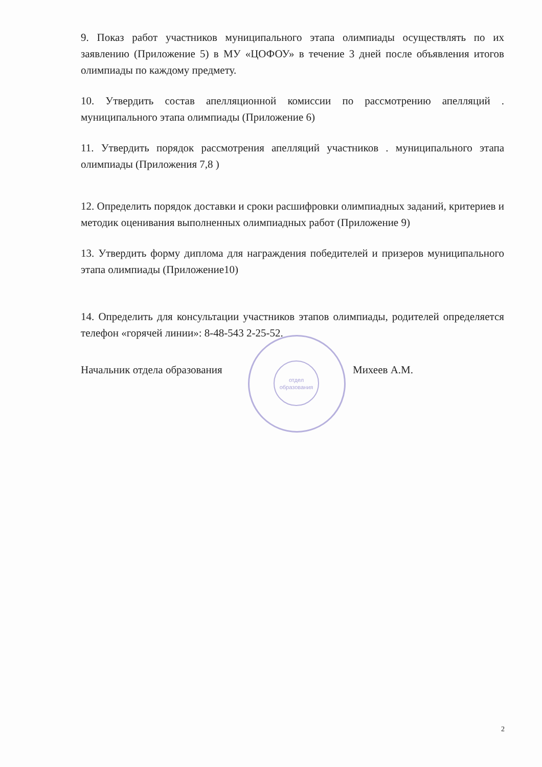отдел
образования
9. Показ работ участников муниципального этапа олимпиады осуществлять по их заявлению (Приложение 5) в МУ «ЦОФОУ» в течение 3 дней после объявления итогов олимпиады по каждому предмету.
10. Утвердить состав апелляционной комиссии по рассмотрению апелляций . муниципального этапа олимпиады (Приложение 6)
11. Утвердить порядок рассмотрения апелляций участников . муниципального этапа олимпиады (Приложения 7,8 )
12. Определить порядок доставки и сроки расшифровки олимпиадных заданий, критериев и методик оценивания выполненных олимпиадных работ (Приложение 9)
13. Утвердить форму диплома для награждения победителей и призеров муниципального этапа олимпиады (Приложение10)
14. Определить для консультации участников этапов олимпиады, родителей определяется телефон «горячей линии»: 8-48-543 2-25-52.
Начальник отдела образования Михеев А.М.
2